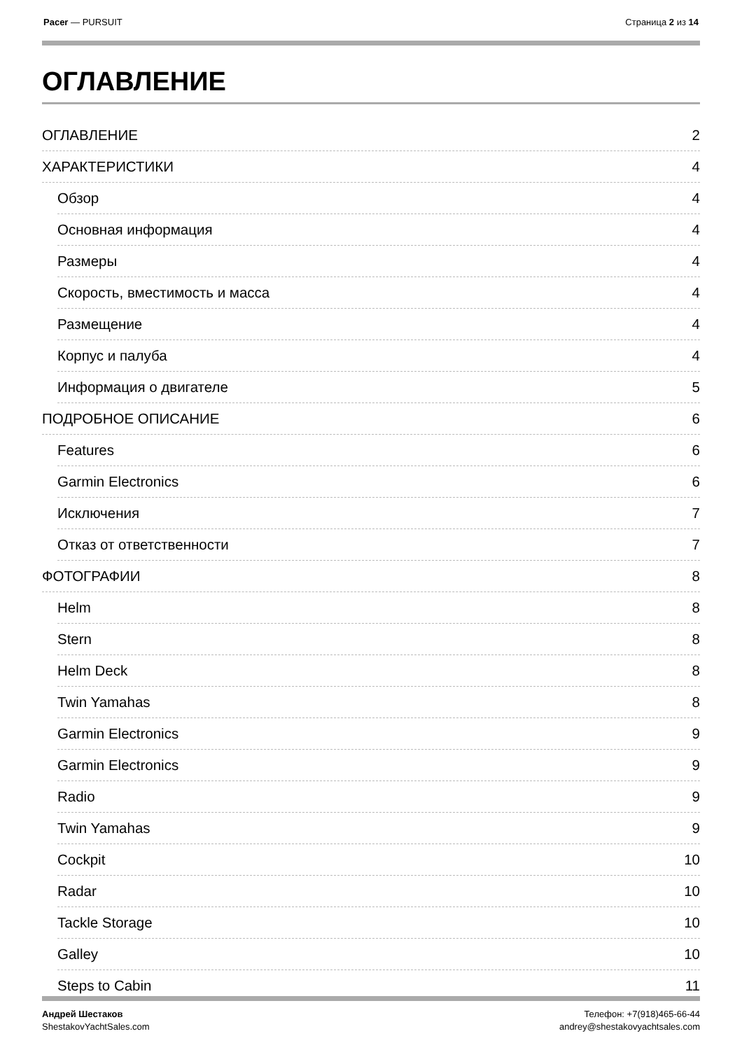Pacer — PURSUIT Страница 2 из 14
ОГЛАВЛЕНИЕ
ОГЛАВЛЕНИЕ 2
ХАРАКТЕРИСТИКИ 4
Обзор 4
Основная информация 4
Размеры 4
Скорость, вместимость и масса 4
Размещение 4
Корпус и палуба 4
Информация о двигателе 5
ПОДРОБНОЕ ОПИСАНИЕ 6
Features 6
Garmin Electronics 6
Исключения 7
Отказ от ответственности 7
ФОТОГРАФИИ 8
Helm 8
Stern 8
Helm Deck 8
Twin Yamahas 8
Garmin Electronics 9
Garmin Electronics 9
Radio 9
Twin Yamahas 9
Cockpit 10
Radar 10
Tackle Storage 10
Galley 10
Steps to Cabin 11
Андрей Шестаков
ShestakovYachtSales.com
Телефон: +7(918)465-66-44
andrey@shestakovyachtsales.com